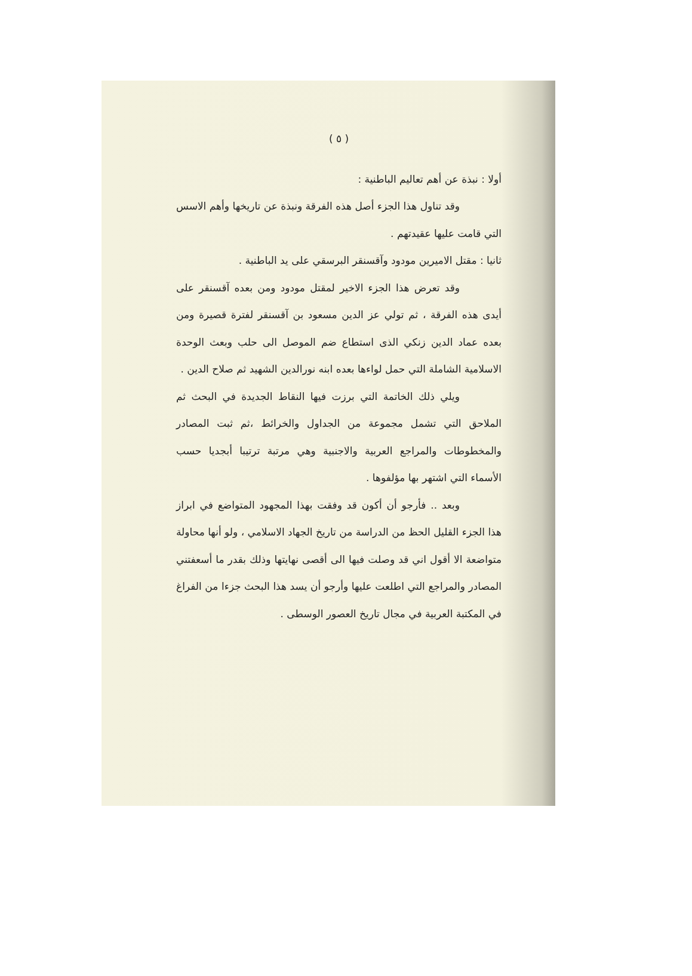( ٥ )
أولا : نبذة عن أهم تعاليم الباطنية :
وقد تناول هذا الجزء أصل هذه الفرقة ونبذة عن تاريخها وأهم الاسس التي قامت عليها عقيدتهم .
ثانيا : مقتل الاميرين مودود وآقسنقر البرسقي على يد الباطنية .
وقد تعرض هذا الجزء الاخير لمقتل مودود ومن بعده آقسنقر على أيدى هذه الفرقة ، ثم تولي عز الدين مسعود بن آقسنقر لفترة قصيرة ومن بعده عماد الدين زنكي الذى استطاع ضم الموصل الى حلب وبعث الوحدة الاسلامية الشاملة التي حمل لواءها بعده ابنه نورالدين الشهيد ثم صلاح الدين .
ويلي ذلك الخاتمة التي برزت فيها النقاط الجديدة في البحث ثم الملاحق التي تشمل مجموعة من الجداول والخرائط ،ثم ثبت المصادر والمخطوطات والمراجع العربية والاجنبية وهي مرتبة ترتيبا أبجديا حسب الأسماء التي اشتهر بها مؤلفوها .
وبعد .. فأرجو أن أكون قد وفقت بهذا المجهود المتواضع في ابراز هذا الجزء القليل الحظ من الدراسة من تاريخ الجهاد الاسلامي ، ولو أنها محاولة متواضعة الا أقول اني قد وصلت فيها الى أقصى نهايتها وذلك بقدر ما أسعفتني المصادر والمراجع التي اطلعت عليها وأرجو أن يسد هذا البحث جزءا من الفراغ في المكتبة العربية في مجال تاريخ العصور الوسطى .